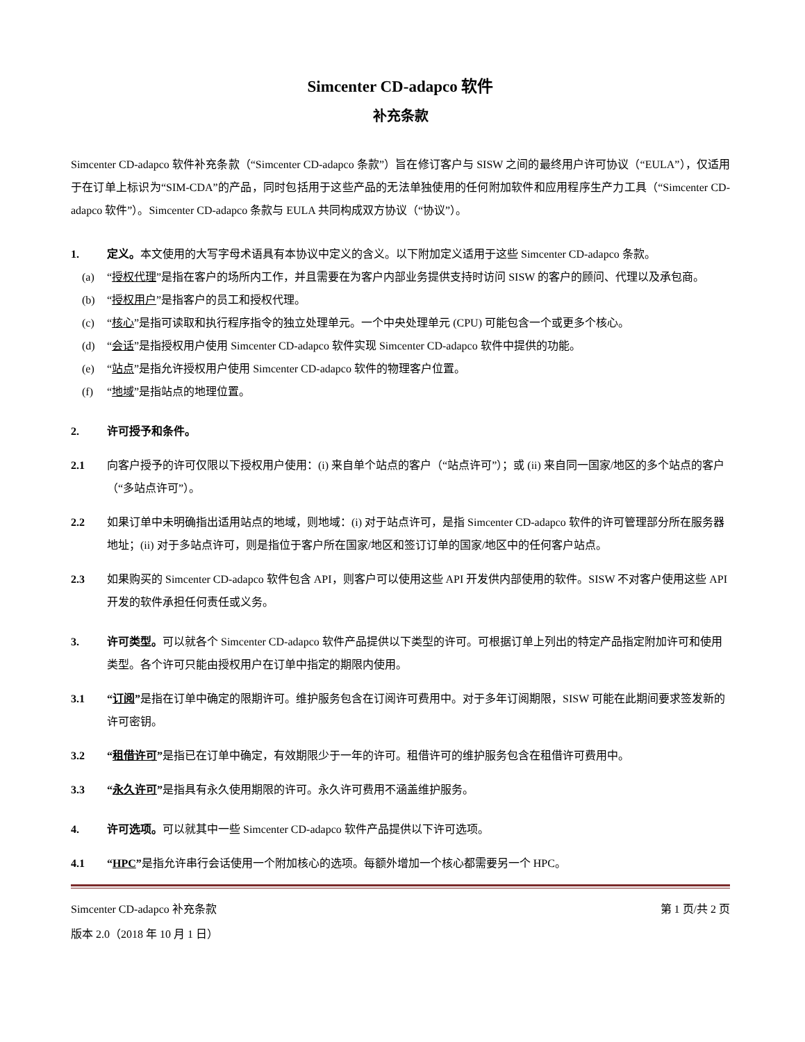Simcenter CD-adapco 软件
补充条款
Simcenter CD-adapco 软件补充条款（“Simcenter CD-adapco 条款”）旨在修订客户与 SISW 之间的最终用户许可协议（“EULA”），仅适用于在订单上标识为“SIM-CDA”的产品，同时包括用于这些产品的无法单独使用的任何附加软件和应用程序生产力工具（“Simcenter CD-adapco 软件”）。Simcenter CD-adapco 条款与 EULA 共同构成双方协议（“协议”）。
1. 定义。本文使用的大写字母术语具有本协议中定义的含义。以下附加定义适用于这些 Simcenter CD-adapco 条款。
(a) “授权代理”是指在客户的场所内工作，并且需要在为客户内部业务提供支持时访问 SISW 的客户的顾问、代理以及承包商。
(b) “授权用户”是指客户的员工和授权代理。
(c) “核心”是指可读取和执行程序指令的独立处理单元。一个中央处理单元 (CPU) 可能包含一个或更多个核心。
(d) “会话”是指授权用户使用 Simcenter CD-adapco 软件实现 Simcenter CD-adapco 软件中提供的功能。
(e) “站点”是指允许授权用户使用 Simcenter CD-adapco 软件的物理客户位置。
(f) “地域”是指站点的地理位置。
2. 许可授予和条件。
2.1 向客户授予的许可仅限以下授权用户使用：(i) 来自单个站点的客户（“站点许可”）；或 (ii) 来自同一国家/地区的多个站点的客户（“多站点许可”）。
2.2 如果订单中未明确指出适用站点的地域，则地域：(i) 对于站点许可，是指 Simcenter CD-adapco 软件的许可管理部分所在服务器地址；(ii) 对于多站点许可，则是指位于客户所在国家/地区和签订订单的国家/地区中的任何客户站点。
2.3 如果购买的 Simcenter CD-adapco 软件包含 API，则客户可以使用这些 API 开发供内部使用的软件。SISW 不对客户使用这些 API 开发的软件承担任何责任或义务。
3. 许可类型。可以就各个 Simcenter CD-adapco 软件产品提供以下类型的许可。可根据订单上列出的特定产品指定附加许可和使用类型。各个许可只能由授权用户在订单中指定的期限内使用。
3.1 “订阅”是指在订单中确定的限期许可。维护服务包含在订阅许可费用中。对于多年订阅期限，SISW 可能在此期间要求签发新的许可密钥。
3.2 “租借许可”是指已在订单中确定，有效期限少于一年的许可。租借许可的维护服务包含在租借许可费用中。
3.3 “永久许可”是指具有永久使用期限的许可。永久许可费用不涵盖维护服务。
4. 许可选项。可以就其中一些 Simcenter CD-adapco 软件产品提供以下许可选项。
4.1 “HPC”是指允许串行会话使用一个附加核心的选项。每额外增加一个核心都需要另一个 HPC。
Simcenter CD-adapco 补充条款
版本 2.0（2018 年 10 月 1 日）
第 1 页/共 2 页